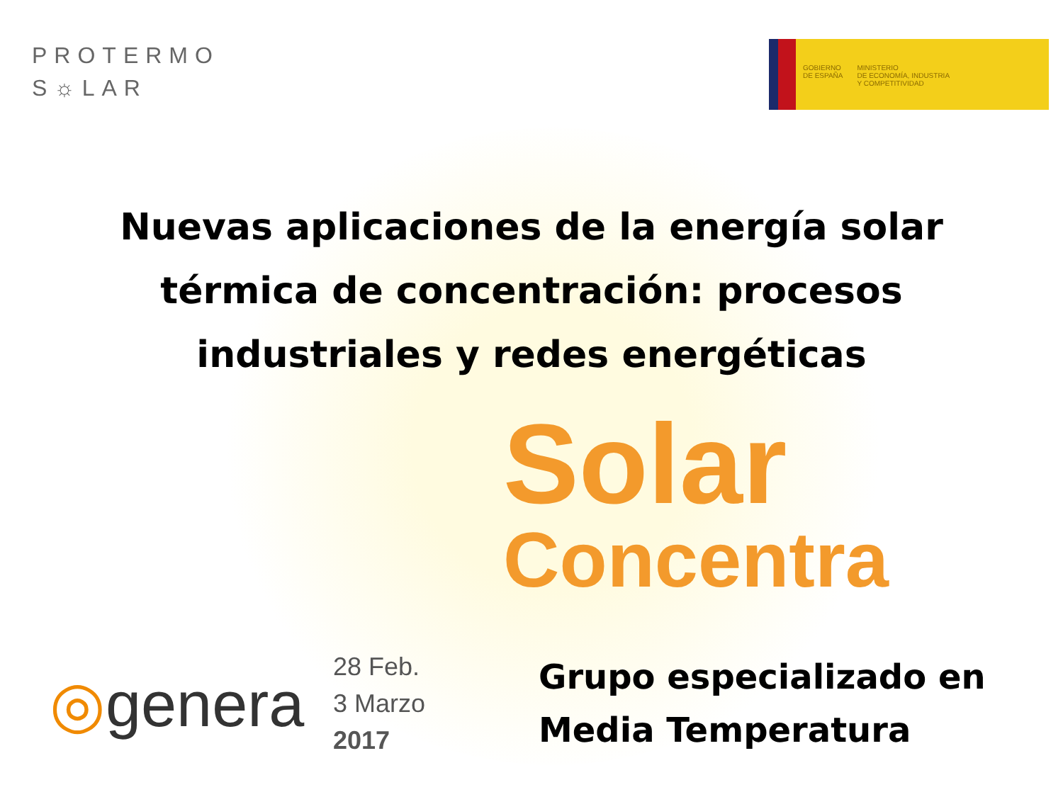PROTERMO
S☼LAR
GOBIERNO
DE ESPAÑA
MINISTERIO
DE ECONOMÍA, INDUSTRIA
Y COMPETITIVIDAD
Nuevas aplicaciones de la energía solar
térmica de concentración: procesos
industriales y redes energéticas
Solar
Concentra
◎genera
28 Feb.
3 Marzo
2017
Grupo especializado en
Media Temperatura